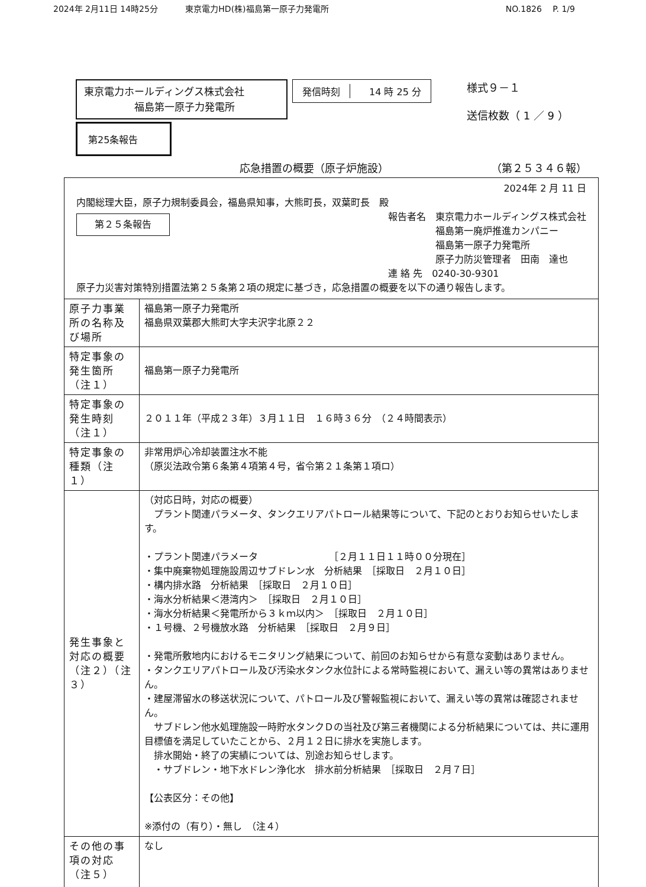2024年 2月11日 14時25分 　　　東京電力HD(株)福島第一原子力発電所 NO.1826 　P. 1/9
東京電力ホールディングス株式会社
　　　　　福島第一原子力発電所
第25条報告
発信時刻 　14 時 25 分
様式９－１
送信枚数（ 1 ／ 9 ）
応急措置の概要（原子炉施設） （第２５３４６報）
| 2024年 2 月 11 日 内閣総理大臣，原子力規制委員会，福島県知事，大熊町長，双葉町長 殿 第２５条報告 報告者名 東京電力ホールディングス株式会社 福島第一廃炉推進カンパニー 福島第一原子力発電所 原子力防災管理者 田南 達也 連 絡 先 0240-30-9301 原子力災害対策特別措置法第２５条第２項の規定に基づき，応急措置の概要を以下の通り報告します。 | |
| 原子力事業所の名称及び場所 | 福島第一原子力発電所 福島県双葉郡大熊町大字夫沢字北原２２ |
| 特定事象の発生箇所（注１） | 福島第一原子力発電所 |
| 特定事象の発生時刻（注１） | ２０１１年（平成２３年）３月１１日 １６時３６分 （２４時間表示） |
| 特定事象の種類（注１） | 非常用炉心冷却装置注水不能 （原災法政令第６条第４項第４号，省令第２１条第１項ロ） |
| 発生事象と対応の概要（注２）（注３） | （対応日時，対応の概要） プラント関連パラメータ、タンクエリアパトロール結果等について、下記のとおりお知らせいたします。 ・プラント関連パラメータ ［２月１１日１１時００分現在］ ・集中廃棄物処理施設周辺サブドレン水 分析結果 ［採取日 ２月１０日］ ・構内排水路 分析結果 ［採取日 ２月１０日］ ・海水分析結果＜港湾内＞ ［採取日 ２月１０日］ ・海水分析結果＜発電所から３ｋｍ以内＞ ［採取日 ２月１０日］ ・１号機、２号機放水路 分析結果 ［採取日 ２月９日］ ・発電所敷地内におけるモニタリング結果について、前回のお知らせから有意な変動はありません。 ・タンクエリアパトロール及び汚染水タンク水位計による常時監視において、漏えい等の異常はありません。 ・建屋滞留水の移送状況について、パトロール及び警報監視において、漏えい等の異常は確認されません。 サブドレン他水処理施設一時貯水タンクＤの当社及び第三者機関による分析結果については、共に運用目標値を満足していたことから、２月１２日に排水を実施します。 排水開始・終了の実績については、別途お知らせします。 ・サブドレン・地下水ドレン浄化水 排水前分析結果 ［採取日 ２月７日］ 【公表区分：その他】 ※添付の（有り）・無し （注４） |
| その他の事項の対応（注５） | なし |